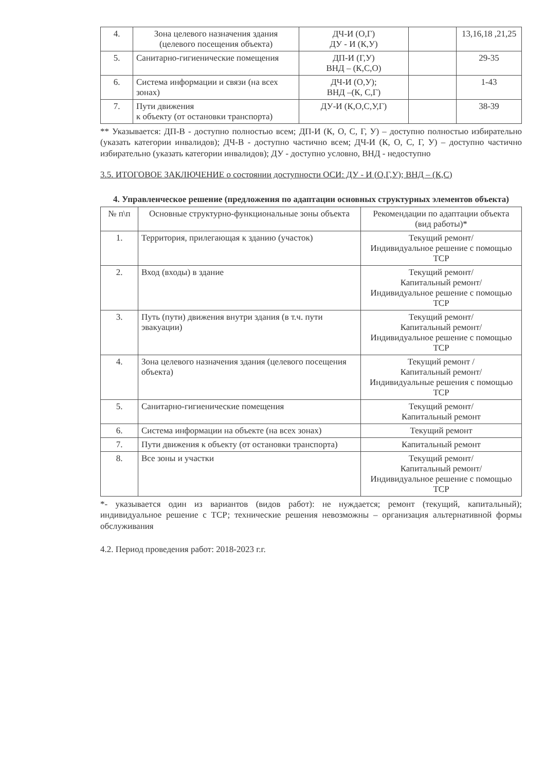| 4. | Зона целевого назначения здания (целевого посещения объекта) | ДЧ-И (О,Г) ДУ - И (К,У) | | 13,16,18 ,21,25 |
| 5. | Санитарно-гигиенические помещения | ДП-И (Г,У) ВНД – (К,С,О) | | 29-35 |
| 6. | Система информации и связи (на всех зонах) | ДЧ-И (О,У); ВНД –(К, С,Г) | | 1-43 |
| 7. | Пути движения к объекту (от остановки транспорта) | ДУ-И (К,О,С,У,Г) | | 38-39 |
** Указывается: ДП-В - доступно полностью всем; ДП-И (К, О, С, Г, У) – доступно полностью избирательно (указать категории инвалидов); ДЧ-В - доступно частично всем; ДЧ-И (К, О, С, Г, У) – доступно частично избирательно (указать категории инвалидов); ДУ - доступно условно, ВНД - недоступно
3.5. ИТОГОВОЕ ЗАКЛЮЧЕНИЕ о состоянии доступности ОСИ: ДУ - И (О,Г,У); ВНД – (К,С)
4. Управленческое решение (предложения по адаптации основных структурных элементов объекта)
| № п\п | Основные структурно-функциональные зоны объекта | Рекомендации по адаптации объекта (вид работы)* |
| --- | --- | --- |
| 1. | Территория, прилегающая к зданию (участок) | Текущий ремонт/ Индивидуальное решение с помощью ТСР |
| 2. | Вход (входы) в здание | Текущий ремонт/ Капитальный ремонт/ Индивидуальное решение с помощью ТСР |
| 3. | Путь (пути) движения внутри здания (в т.ч. пути эвакуации) | Текущий ремонт/ Капитальный ремонт/ Индивидуальное решение с помощью ТСР |
| 4. | Зона целевого назначения здания (целевого посещения объекта) | Текущий ремонт / Капитальный ремонт/ Индивидуальные решения с помощью ТСР |
| 5. | Санитарно-гигиенические помещения | Текущий ремонт/ Капитальный ремонт |
| 6. | Система информации на объекте (на всех зонах) | Текущий ремонт |
| 7. | Пути движения к объекту (от остановки транспорта) | Капитальный ремонт |
| 8. | Все зоны и участки | Текущий ремонт/ Капитальный ремонт/ Индивидуальное решение с помощью ТСР |
*- указывается один из вариантов (видов работ): не нуждается; ремонт (текущий, капитальный); индивидуальное решение с ТСР; технические решения невозможны – организация альтернативной формы обслуживания
4.2. Период проведения работ: 2018-2023 г.г.